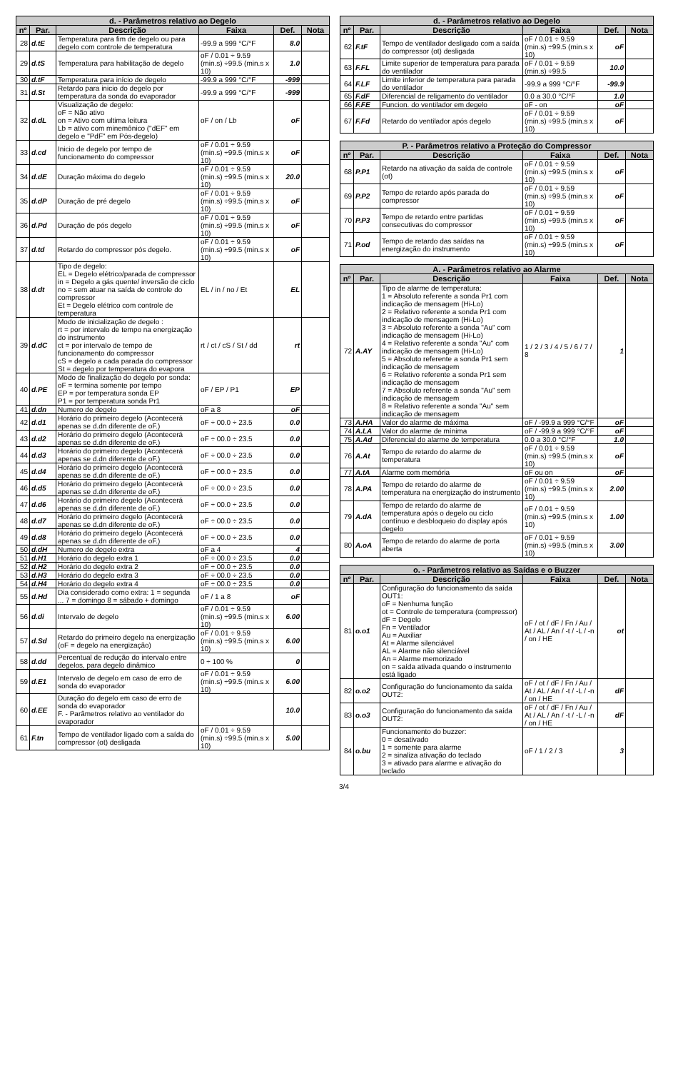| d. - Parâmetros relativo ao Degelo | | | | | |
| --- | --- | --- | --- | --- | --- |
| nº | Par. | Descrição | Faixa | Def. | Nota |
| 28 | d.tE | Temperatura para fim de degelo ou para degelo com controle de temperatura | -99.9 a 999 °C/°F | 8.0 | |
| 29 | d.tS | Temperatura para habilitação de degelo | oF / 0.01 ÷ 9.59 (min.s) ÷99.5 (min.s x 10) | 1.0 | |
| 30 | d.tF | Temperatura para início de degelo | -99.9 a 999 °C/°F | -999 | |
| 31 | d.St | Retardo para inicio do degelo por temperatura da sonda do evaporador | -99.9 a 999 °C/°F | -999 | |
| 32 | d.dL | Visualização de degelo: oF = Não ativo on = Ativo com ultima leitura Lb = ativo com minemônico ("dEF" em degelo e "PdF" em Pós-degelo) | oF / on / Lb | oF | |
| 33 | d.cd | Inicio de degelo por tempo de funcionamento do compressor | oF / 0.01 ÷ 9.59 (min.s) ÷99.5 (min.s x 10) | oF | |
| 34 | d.dE | Duração máxima do degelo | oF / 0.01 ÷ 9.59 (min.s) ÷99.5 (min.s x 10) | 20.0 | |
| 35 | d.dP | Duração de pré degelo | oF / 0.01 ÷ 9.59 (min.s) ÷99.5 (min.s x 10) | oF | |
| 36 | d.Pd | Duração de pós degelo | oF / 0.01 ÷ 9.59 (min.s) ÷99.5 (min.s x 10) | oF | |
| 37 | d.td | Retardo do compressor pós degelo. | oF / 0.01 ÷ 9.59 (min.s) ÷99.5 (min.s x 10) | oF | |
| 38 | d.dt | Tipo de degelo: EL = Degelo elétrico/parada de compressor in = Degelo a gás quente/ inversão de ciclo no = sem atuar na saída de controle do compressor Et = Degelo elétrico com controle de temperatura | EL / in / no / Et | EL | |
| 39 | d.dC | Modo de inicialização de degelo : rt = por intervalo de tempo na energização do instrumento ct = por intervalo de tempo de funcionamento do compressor cS = degelo a cada parada do compressor St = degelo por temperatura do evapora | rt / ct / cS / St / dd | rt | |
| 40 | d.PE | Modo de finalização do degelo por sonda: oF = termina somente por tempo EP = por temperatura sonda EP P1 = por temperatura sonda Pr1 | oF / EP / P1 | EP | |
| 41 | d.dn | Numero de degelo | oF a 8 | oF | |
| 42 | d.d1 | Horário do primeiro degelo (Acontecerá apenas se d.dn diferente de oF.) | oF ÷ 00.0 ÷ 23.5 | 0.0 | |
| 43 | d.d2 | Horário do primeiro degelo (Acontecerá apenas se d.dn diferente de oF.) | oF ÷ 00.0 ÷ 23.5 | 0.0 | |
| 44 | d.d3 | Horário do primeiro degelo (Acontecerá apenas se d.dn diferente de oF.) | oF ÷ 00.0 ÷ 23.5 | 0.0 | |
| 45 | d.d4 | Horário do primeiro degelo (Acontecerá apenas se d.dn diferente de oF.) | oF ÷ 00.0 ÷ 23.5 | 0.0 | |
| 46 | d.d5 | Horário do primeiro degelo (Acontecerá apenas se d.dn diferente de oF.) | oF ÷ 00.0 ÷ 23.5 | 0.0 | |
| 47 | d.d6 | Horário do primeiro degelo (Acontecerá apenas se d.dn diferente de oF.) | oF ÷ 00.0 ÷ 23.5 | 0.0 | |
| 48 | d.d7 | Horário do primeiro degelo (Acontecerá apenas se d.dn diferente de oF.) | oF ÷ 00.0 ÷ 23.5 | 0.0 | |
| 49 | d.d8 | Horário do primeiro degelo (Acontecerá apenas se d.dn diferente de oF.) | oF ÷ 00.0 ÷ 23.5 | 0.0 | |
| 50 | d.dH | Numero de degelo extra | oF a 4 | 4 | |
| 51 | d.H1 | Horário do degelo extra 1 | oF ÷ 00.0 ÷ 23.5 | 0.0 | |
| 52 | d.H2 | Horário do degelo extra 2 | oF ÷ 00.0 ÷ 23.5 | 0.0 | |
| 53 | d.H3 | Horário do degelo extra 3 | oF ÷ 00.0 ÷ 23.5 | 0.0 | |
| 54 | d.H4 | Horário do degelo extra 4 | oF ÷ 00.0 ÷ 23.5 | 0.0 | |
| 55 | d.Hd | Dia considerado como extra: 1 = segunda ... 7 = domingo 8 = sábado + domingo | oF / 1 a 8 | oF | |
| 56 | d.di | Intervalo de degelo | oF / 0.01 ÷ 9.59 (min.s) ÷99.5 (min.s x 10) | 6.00 | |
| 57 | d.Sd | Retardo do primeiro degelo na energização (oF = degelo na energização) | oF / 0.01 ÷ 9.59 (min.s) ÷99.5 (min.s x 10) | 6.00 | |
| 58 | d.dd | Percentual de redução do intervalo entre degelos, para degelo dinâmico | 0 ÷ 100 % | 0 | |
| 59 | d.E1 | Intervalo de degelo em caso de erro de sonda do evaporador | oF / 0.01 ÷ 9.59 (min.s) ÷99.5 (min.s x 10) | 6.00 | |
| 60 | d.EE | Duração do degelo em caso de erro de sonda do evaporador F. - Parâmetros relativo ao ventilador do evaporador | | 10.0 | |
| 61 | F.tn | Tempo de ventilador ligado com a saída do compressor (ot) desligada | oF / 0.01 ÷ 9.59 (min.s) ÷99.5 (min.s x 10) | 5.00 | |
| d. - Parâmetros relativo ao Degelo | | | | | |
| --- | --- | --- | --- | --- | --- |
| nº | Par. | Descrição | Faixa | Def. | Nota |
| 62 | F.tF | Tempo de ventilador desligado com a saída do compressor (ot) desligada | oF / 0.01 ÷ 9.59 (min.s) ÷99.5 (min.s x 10) | oF | |
| 63 | F.FL | Limite superior de temperatura para parada do ventilador | oF / 0.01 ÷ 9.59 (min.s) ÷99.5 | 10.0 | |
| 64 | F.LF | Limite inferior de temperatura para parada do ventilador | -99.9 a 999 °C/°F | -99.9 | |
| 65 | F.dF | Diferencial de religamento do ventilador | 0.0 a 30.0 °C/°F | 1.0 | |
| 66 | F.FE | Funcion. do ventilador em degelo | oF - on | oF | |
| 67 | F.Fd | Retardo do ventilador após degelo | oF / 0.01 ÷ 9.59 (min.s) ÷99.5 (min.s x 10) | oF | |
| P. - Parâmetros relativo a Proteção do Compressor | | | | | |
| --- | --- | --- | --- | --- | --- |
| nº | Par. | Descrição | Faixa | Def. | Nota |
| 68 | P.P1 | Retardo na ativação da saída de controle (ot) | oF / 0.01 ÷ 9.59 (min.s) ÷99.5 (min.s x 10) | oF | |
| 69 | P.P2 | Tempo de retardo após parada do compressor | oF / 0.01 ÷ 9.59 (min.s) ÷99.5 (min.s x 10) | oF | |
| 70 | P.P3 | Tempo de retardo entre partidas consecutivas do compressor | oF / 0.01 ÷ 9.59 (min.s) ÷99.5 (min.s x 10) | oF | |
| 71 | P.od | Tempo de retardo das saídas na energização do instrumento | oF / 0.01 ÷ 9.59 (min.s) ÷99.5 (min.s x 10) | oF | |
| A. - Parâmetros relativo ao Alarme | | | | | |
| --- | --- | --- | --- | --- | --- |
| nº | Par. | Descrição | Faixa | Def. | Nota |
| 72 | A.AY | Tipo de alarme de temperatura: 1 = Absoluto referente a sonda Pr1 com indicação de mensagem (Hi-Lo) 2 = Relativo referente a sonda Pr1 com indicação de mensagem (Hi-Lo) 3 = Absoluto referente a sonda "Au" com indicação de mensagem (Hi-Lo) 4 = Relativo referente a sonda "Au" com indicação de mensagem (Hi-Lo) 5 = Absoluto referente a sonda Pr1 sem indicação de mensagem 6 = Relativo referente a sonda Pr1 sem indicação de mensagem 7 = Absoluto referente a sonda "Au" sem indicação de mensagem 8 = Relativo referente a sonda "Au" sem indicação de mensagem | 1 / 2 / 3 / 4 / 5 / 6 / 7 / 8 | 1 | |
| 73 | A.HA | Valor do alarme de máxima | oF / -99.9 a 999 °C/°F | oF | |
| 74 | A.LA | Valor do alarme de mínima | oF / -99.9 a 999 °C/°F | oF | |
| 75 | A.Ad | Diferencial do alarme de temperatura | 0.0 a 30.0 °C/°F | 1.0 | |
| 76 | A.At | Tempo de retardo do alarme de temperatura | oF / 0.01 ÷ 9.59 (min.s) ÷99.5 (min.s x 10) | oF | |
| 77 | A.tA | Alarme com memória | oF ou on | oF | |
| 78 | A.PA | Tempo de retardo do alarme de temperatura na energização do instrumento | oF / 0.01 ÷ 9.59 (min.s) ÷99.5 (min.s x 10) | 2.00 | |
| 79 | A.dA | Tempo de retardo do alarme de temperatura após o degelo ou ciclo contínuo e desbloqueio do display após degelo | oF / 0.01 ÷ 9.59 (min.s) ÷99.5 (min.s x 10) | 1.00 | |
| 80 | A.oA | Tempo de retardo do alarme de porta aberta | oF / 0.01 ÷ 9.59 (min.s) ÷99.5 (min.s x 10) | 3.00 | |
| o. - Parâmetros relativo as Saídas e o Buzzer | | | | | |
| --- | --- | --- | --- | --- | --- |
| nº | Par. | Descrição | Faixa | Def. | Nota |
| 81 | o.o1 | Configuração do funcionamento da saída OUT1: oF = Nenhuma função ot = Controle de temperatura (compressor) dF = Degelo Fn = Ventilador Au = Auxiliar At = Alarme silenciável AL = Alarme não silenciável An = Alarme memorizado on = saída ativada quando o instrumento está ligado | oF / ot / dF / Fn / Au / At / AL / An / -t / -L / -n / on / HE | ot | |
| 82 | o.o2 | Configuração do funcionamento da saída OUT2: | oF / ot / dF / Fn / Au / At / AL / An / -t / -L / -n / on / HE | dF | |
| 83 | o.o3 | Configuração do funcionamento da saída OUT2: | oF / ot / dF / Fn / Au / At / AL / An / -t / -L / -n / on / HE | dF | |
| 84 | o.bu | Funcionamento do buzzer: 0 = desativado 1 = somente para alarme 2 = sinaliza ativação do teclado 3 = ativado para alarme e ativação do teclado | oF / 1 / 2 / 3 | 3 | |
3/4